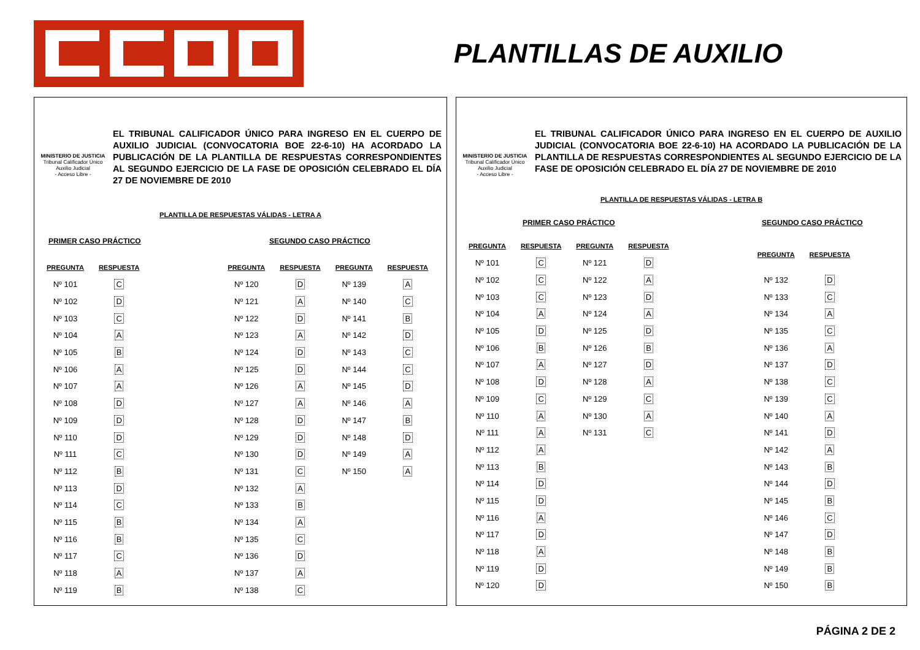PLANTILLAS DE AUXILIO
MINISTERIO DE JUSTICIA
Tribunal Calificador Único
Auxilio Judicial
- Acceso Libre -
EL TRIBUNAL CALIFICADOR ÚNICO PARA INGRESO EN EL CUERPO DE AUXILIO JUDICIAL (CONVOCATORIA BOE 22-6-10) HA ACORDADO LA PUBLICACIÓN DE LA PLANTILLA DE RESPUESTAS CORRESPONDIENTES AL SEGUNDO EJERCICIO DE LA FASE DE OPOSICIÓN CELEBRADO EL DÍA 27 DE NOVIEMBRE DE 2010
PLANTILLA DE RESPUESTAS VÁLIDAS - LETRA A
PRIMER CASO PRÁCTICO SEGUNDO CASO PRÁCTICO
| PREGUNTA | RESPUESTA |
| --- | --- |
| Nº 101 | C |
| Nº 102 | D |
| Nº 103 | C |
| Nº 104 | A |
| Nº 105 | B |
| Nº 106 | A |
| Nº 107 | A |
| Nº 108 | D |
| Nº 109 | D |
| Nº 110 | D |
| Nº 111 | C |
| Nº 112 | B |
| Nº 113 | D |
| Nº 114 | C |
| Nº 115 | B |
| Nº 116 | B |
| Nº 117 | C |
| Nº 118 | A |
| Nº 119 | B |
| PREGUNTA | RESPUESTA | PREGUNTA | RESPUESTA |
| --- | --- | --- | --- |
| Nº 120 | D | Nº 139 | A |
| Nº 121 | A | Nº 140 | C |
| Nº 122 | D | Nº 141 | B |
| Nº 123 | A | Nº 142 | D |
| Nº 124 | D | Nº 143 | C |
| Nº 125 | D | Nº 144 | C |
| Nº 126 | A | Nº 145 | D |
| Nº 127 | A | Nº 146 | A |
| Nº 128 | D | Nº 147 | B |
| Nº 129 | D | Nº 148 | D |
| Nº 130 | D | Nº 149 | A |
| Nº 131 | C | Nº 150 | A |
| Nº 132 | A | | |
| Nº 133 | B | | |
| Nº 134 | A | | |
| Nº 135 | C | | |
| Nº 136 | D | | |
| Nº 137 | A | | |
| Nº 138 | C | | |
MINISTERIO DE JUSTICIA
Tribunal Calificador Único
Auxilio Judicial
- Acceso Libre -
EL TRIBUNAL CALIFICADOR ÚNICO PARA INGRESO EN EL CUERPO DE AUXILIO JUDICIAL (CONVOCATORIA BOE 22-6-10) HA ACORDADO LA PUBLICACIÓN DE LA PLANTILLA DE RESPUESTAS CORRESPONDIENTES AL SEGUNDO EJERCICIO DE LA FASE DE OPOSICIÓN CELEBRADO EL DÍA 27 DE NOVIEMBRE DE 2010
PLANTILLA DE RESPUESTAS VÁLIDAS - LETRA B
PRIMER CASO PRÁCTICO SEGUNDO CASO PRÁCTICO
| PREGUNTA | RESPUESTA | PREGUNTA | RESPUESTA |
| --- | --- | --- | --- |
| Nº 101 | C | Nº 121 | D |
| Nº 102 | C | Nº 122 | A |
| Nº 103 | C | Nº 123 | D |
| Nº 104 | A | Nº 124 | A |
| Nº 105 | D | Nº 125 | D |
| Nº 106 | B | Nº 126 | B |
| Nº 107 | A | Nº 127 | D |
| Nº 108 | D | Nº 128 | A |
| Nº 109 | C | Nº 129 | C |
| Nº 110 | A | Nº 130 | A |
| Nº 111 | A | Nº 131 | C |
| Nº 112 | A | | |
| Nº 113 | B | | |
| Nº 114 | D | | |
| Nº 115 | D | | |
| Nº 116 | A | | |
| Nº 117 | D | | |
| Nº 118 | A | | |
| Nº 119 | D | | |
| Nº 120 | D | | |
| PREGUNTA | RESPUESTA |
| --- | --- |
| Nº 132 | D |
| Nº 133 | C |
| Nº 134 | A |
| Nº 135 | C |
| Nº 136 | A |
| Nº 137 | D |
| Nº 138 | C |
| Nº 139 | C |
| Nº 140 | A |
| Nº 141 | D |
| Nº 142 | A |
| Nº 143 | B |
| Nº 144 | D |
| Nº 145 | B |
| Nº 146 | C |
| Nº 147 | D |
| Nº 148 | B |
| Nº 149 | B |
| Nº 150 | B |
PÁGINA 2 DE 2